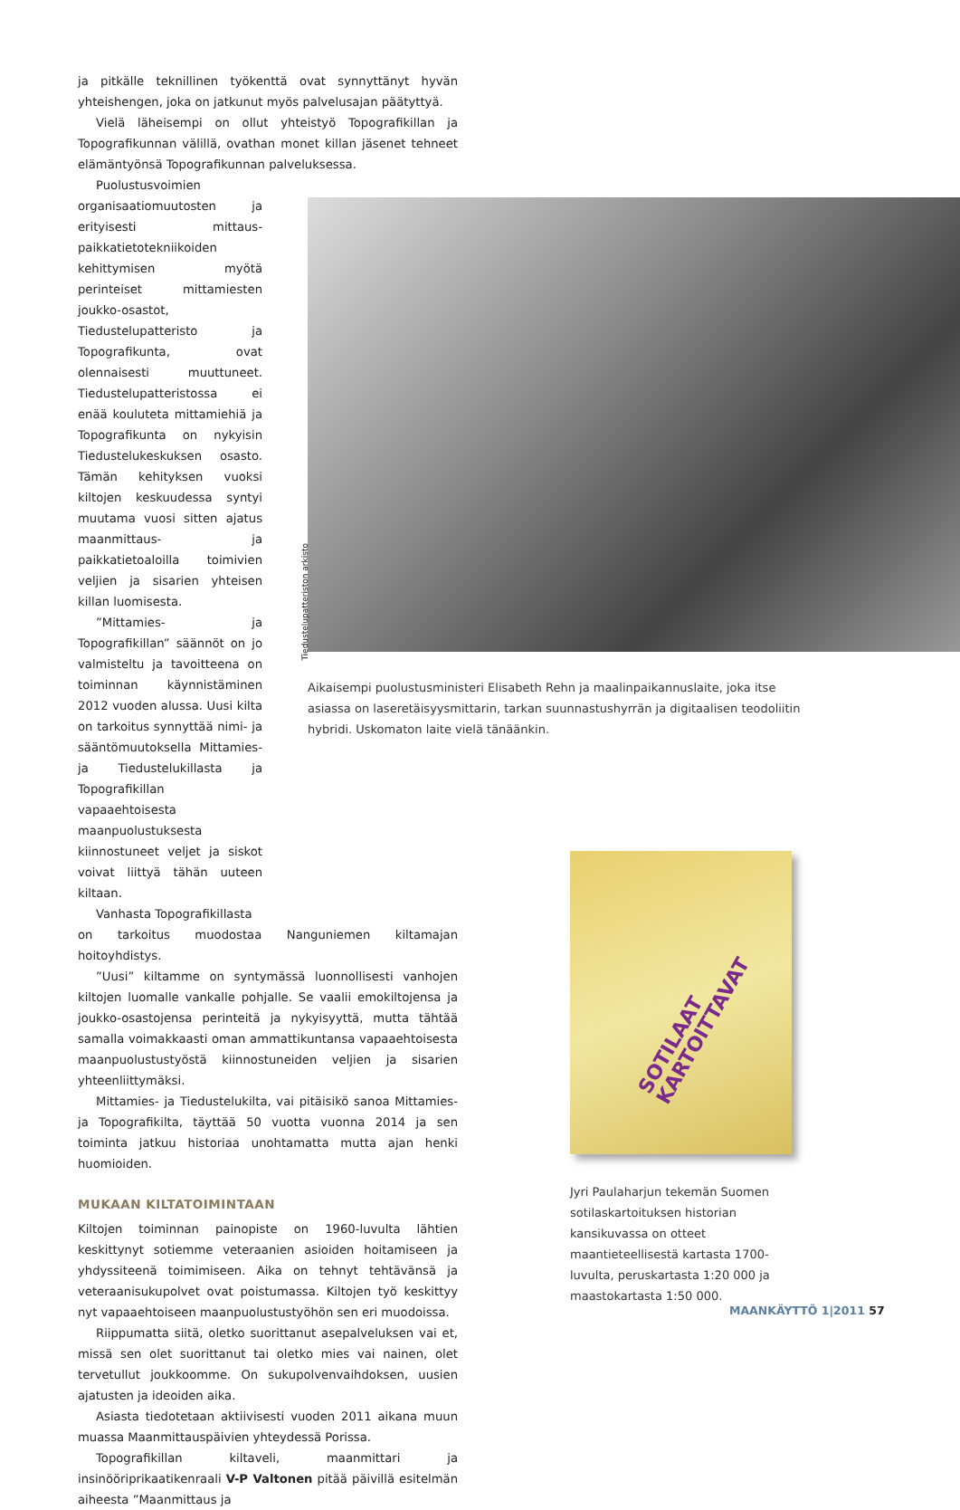ja pitkälle teknillinen työkenttä ovat synnyttänyt hyvän yhteishengen, joka on jatkunut myös palvelusajan päätyttyä.
Vielä läheisempi on ollut yhteistyö Topografikillan ja Topografikunnan välillä, ovathan monet killan jäsenet tehneet elämäntyönsä Topografikunnan palveluksessa.
Puolustusvoimien organisaatiomuutosten ja erityisesti mittaus- paikkatietotekniikoiden kehittymisen myötä perinteiset mittamiesten joukko-osastot, Tiedustelupatteristo ja Topografikunta, ovat olennaisesti muuttuneet. Tiedustelupatteristossa ei enää kouluteta mittamiehiä ja Topografikunta on nykyisin Tiedustelukeskuksen osasto. Tämän kehityksen vuoksi kiltojen keskuudessa syntyi muutama vuosi sitten ajatus maanmittaus- ja paikkatietoaloilla toimivien veljien ja sisarien yhteisen killan luomisesta.
”Mittamies- ja Topografikillan” säännöt on jo valmisteltu ja tavoitteena on toiminnan käynnistäminen 2012 vuoden alussa. Uusi kilta on tarkoitus synnyttää nimi- ja sääntömuutoksella Mittamies- ja Tiedustelukillasta ja Topografikillan vapaaehtoisesta maanpuolustuksesta kiinnostuneet veljet ja siskot voivat liittyä tähän uuteen kiltaan.
Vanhasta Topografikillasta
on tarkoitus muodostaa Nanguniemen kiltamajan hoitoyhdistys.
”Uusi” kiltamme on syntymässä luonnollisesti vanhojen kiltojen luomalle vankalle pohjalle. Se vaalii emokiltojensa ja joukko-osastojensa perinteitä ja nykyisyyttä, mutta tähtää samalla voimakkaasti oman ammattikuntansa vapaaehtoisesta maanpuolustustyöstä kiinnostuneiden veljien ja sisarien yhteenliittymäksi.
Mittamies- ja Tiedustelukilta, vai pitäisikö sanoa Mittamies- ja Topografikilta, täyttää 50 vuotta vuonna 2014 ja sen toiminta jatkuu historiaa unohtamatta mutta ajan henki huomioiden.
MUKAAN KILTATOIMINTAAN
Kiltojen toiminnan painopiste on 1960-luvulta lähtien keskittynyt sotiemme veteraanien asioiden hoitamiseen ja yhdyssiteenä toimimiseen. Aika on tehnyt tehtävänsä ja veteraanisukupolvet ovat poistumassa. Kiltojen työ keskittyy nyt vapaaehtoiseen maanpuolustustyöhön sen eri muodoissa.
Riippumatta siitä, oletko suorittanut asepalveluksen vai et, missä sen olet suorittanut tai oletko mies vai nainen, olet tervetullut joukkoomme. On sukupolvenvaihdoksen, uusien ajatusten ja ideoiden aika.
Asiasta tiedotetaan aktiivisesti vuoden 2011 aikana muun muassa Maanmittauspäivien yhteydessä Porissa.
Topografikillan kiltaveli, maanmittari ja insinööriprikaatikenraali V-P Valtonen pitää päivillä esitelmän aiheesta ”Maanmittaus ja
Tiedustelupatteriston arkisto
Aikaisempi puolustusministeri Elisabeth Rehn ja maalinpaikannuslaite, joka itse asiassa on laseretäisyysmittarin, tarkan suunnastushyrrän ja digitaalisen teodoliitin hybridi. Uskomaton laite vielä tänäänkin.
SOTILAAT KARTOITTAVAT
Jyri Paulaharjun tekemän Suomen sotilaskartoituksen historian kansikuvassa on otteet maantieteellisestä kartasta 1700-luvulta, peruskartasta 1:20 000 ja maastokartasta 1:50 000.
MAANKÄYTTÖ 1|2011 57